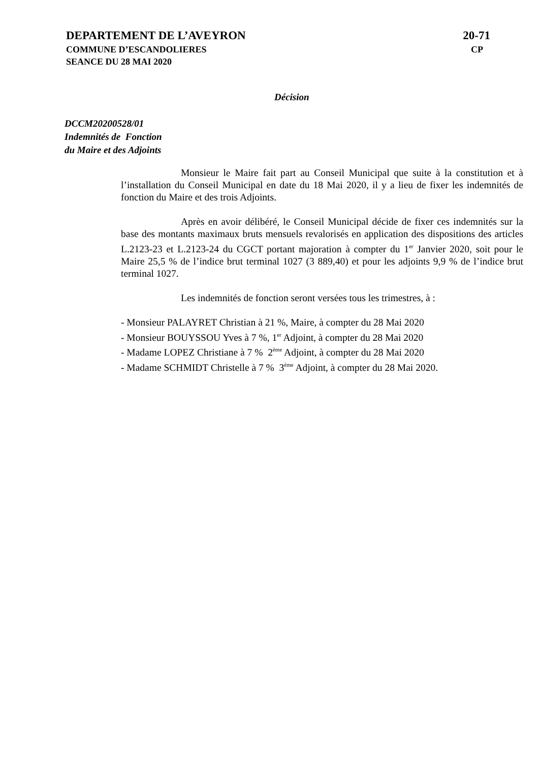DEPARTEMENT DE L’AVEYRON 20-71
COMMUNE D’ESCANDOLIERES CP
SEANCE DU 28 MAI 2020
Décision
DCCM20200528/01
Indemnités de Fonction
du Maire et des Adjoints
Monsieur le Maire fait part au Conseil Municipal que suite à la constitution et à l’installation du Conseil Municipal en date du 18 Mai 2020, il y a lieu de fixer les indemnités de fonction du Maire et des trois Adjoints.
Après en avoir délibéré, le Conseil Municipal décide de fixer ces indemnités sur la base des montants maximaux bruts mensuels revalorisés en application des dispositions des articles L.2123-23 et L.2123-24 du CGCT portant majoration à compter du 1<sup>er</sup> Janvier 2020, soit pour le Maire 25,5 % de l’indice brut terminal 1027 (3 889,40) et pour les adjoints 9,9 % de l’indice brut terminal 1027.
Les indemnités de fonction seront versées tous les trimestres, à :
- Monsieur PALAYRET Christian à 21 %, Maire, à compter du 28 Mai 2020
- Monsieur BOUYSSOU Yves à 7 %, 1<sup>er</sup> Adjoint, à compter du 28 Mai 2020
- Madame LOPEZ Christiane à 7 % 2<sup>ème</sup> Adjoint, à compter du 28 Mai 2020
- Madame SCHMIDT Christelle à 7 % 3<sup>ème</sup> Adjoint, à compter du 28 Mai 2020.